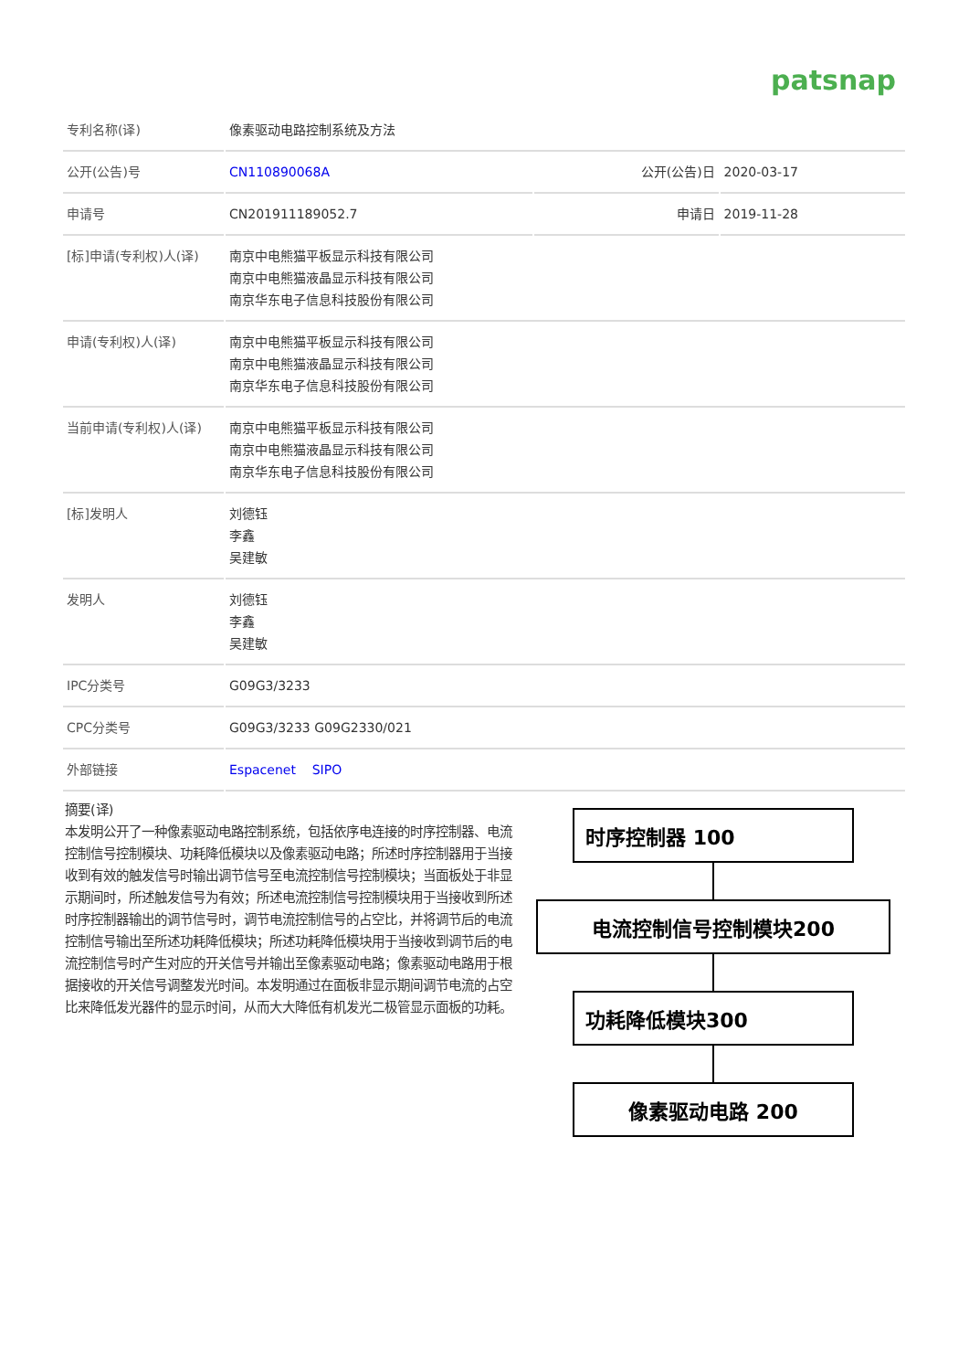patsnap
| 专利名称(译) | 像素驱动电路控制系统及方法 | | |
| 公开(公告)号 | CN110890068A | 公开(公告)日 | 2020-03-17 |
| 申请号 | CN201911189052.7 | 申请日 | 2019-11-28 |
| [标]申请(专利权)人(译) | 南京中电熊猫平板显示科技有限公司 南京中电熊猫液晶显示科技有限公司 南京华东电子信息科技股份有限公司 | | |
| 申请(专利权)人(译) | 南京中电熊猫平板显示科技有限公司 南京中电熊猫液晶显示科技有限公司 南京华东电子信息科技股份有限公司 | | |
| 当前申请(专利权)人(译) | 南京中电熊猫平板显示科技有限公司 南京中电熊猫液晶显示科技有限公司 南京华东电子信息科技股份有限公司 | | |
| [标]发明人 | 刘德钰 李鑫 吴建敏 | | |
| 发明人 | 刘德钰 李鑫 吴建敏 | | |
| IPC分类号 | G09G3/3233 | | |
| CPC分类号 | G09G3/3233 G09G2330/021 | | |
| 外部链接 | Espacenet SIPO | | |
摘要(译)
本发明公开了一种像素驱动电路控制系统，包括依序电连接的时序控制器、电流控制信号控制模块、功耗降低模块以及像素驱动电路；所述时序控制器用于当接收到有效的触发信号时输出调节信号至电流控制信号控制模块；当面板处于非显示期间时，所述触发信号为有效；所述电流控制信号控制模块用于当接收到所述时序控制器输出的调节信号时，调节电流控制信号的占空比，并将调节后的电流控制信号输出至所述功耗降低模块；所述功耗降低模块用于当接收到调节后的电流控制信号时产生对应的开关信号并输出至像素驱动电路；像素驱动电路用于根据接收的开关信号调整发光时间。本发明通过在面板非显示期间调节电流的占空比来降低发光器件的显示时间，从而大大降低有机发光二极管显示面板的功耗。
时序控制器 100
电流控制信号控制模块200
功耗降低模块300
像素驱动电路 200